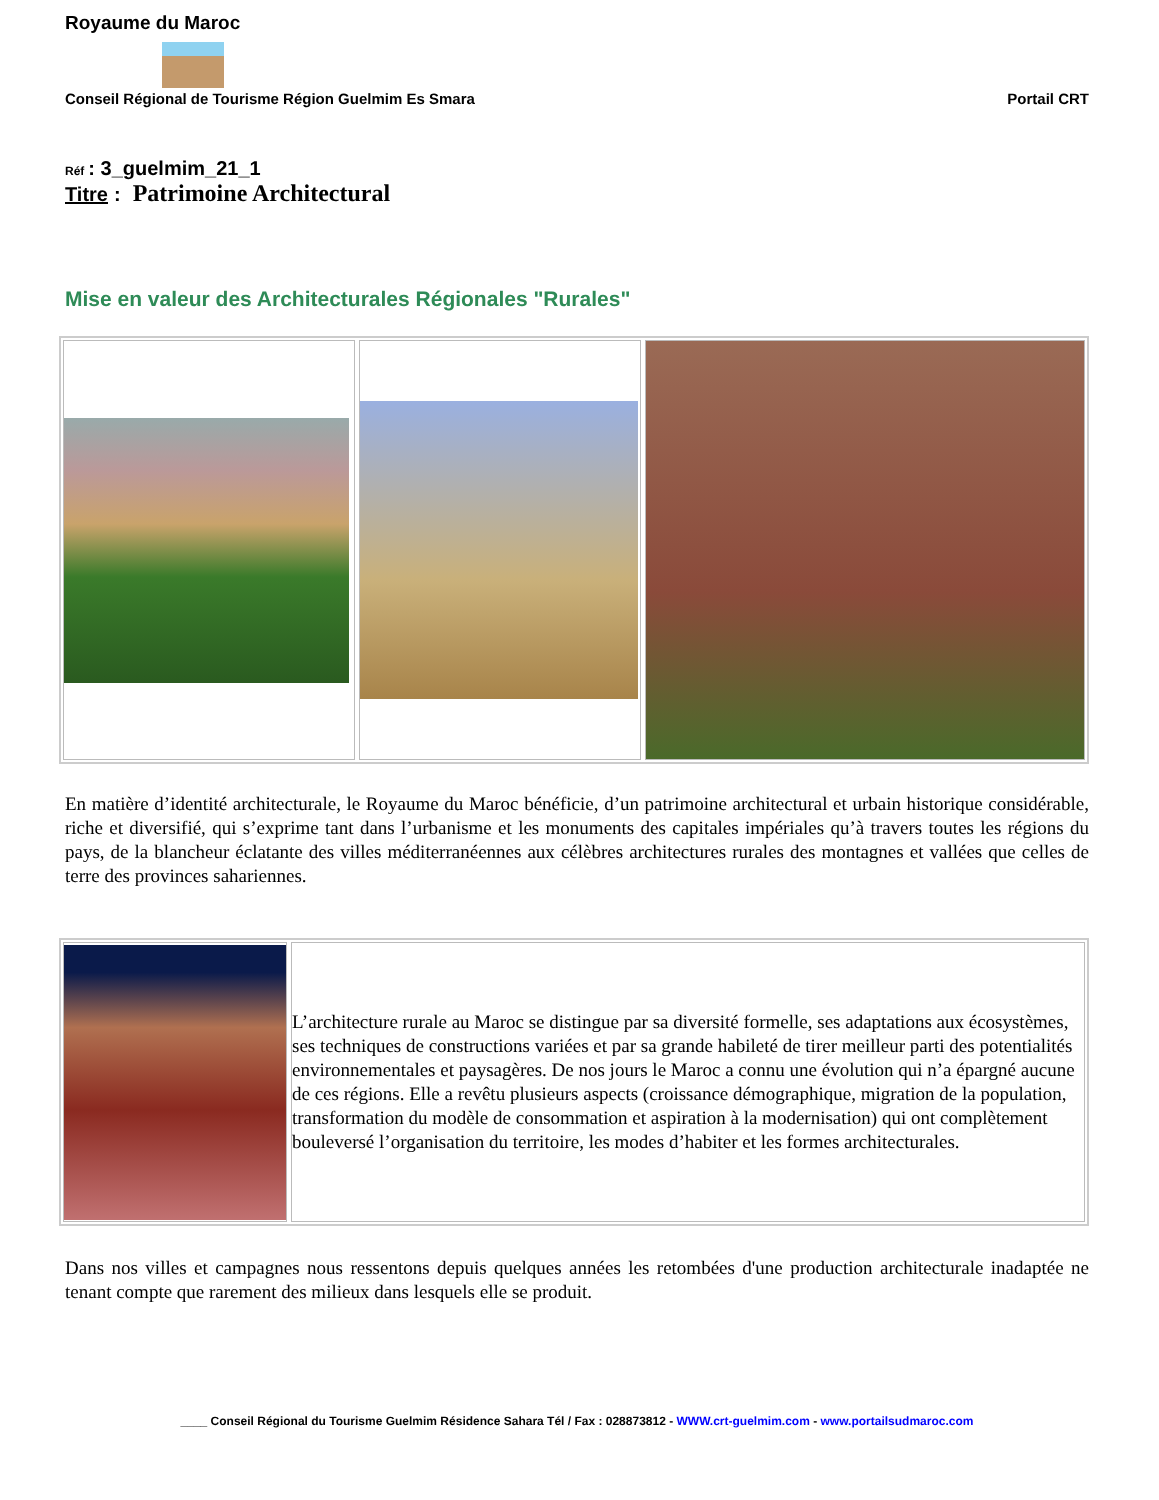Royaume du Maroc
Conseil Régional de Tourisme Région Guelmim Es Smara Portail CRT
Réf : 3_guelmim_21_1
Titre : Patrimoine Architectural
Mise en valeur des Architecturales Régionales "Rurales"
En matière d’identité architecturale, le Royaume du Maroc bénéficie, d’un patrimoine architectural et urbain historique considérable, riche et diversifié, qui s’exprime tant dans l’urbanisme et les monuments des capitales impériales qu’à travers toutes les régions du pays, de la blancheur éclatante des villes méditerranéennes aux célèbres architectures rurales des montagnes et vallées que celles de terre des provinces sahariennes.
L’architecture rurale au Maroc se distingue par sa diversité formelle, ses adaptations aux écosystèmes, ses techniques de constructions variées et par sa grande habileté de tirer meilleur parti des potentialités environnementales et paysagères. De nos jours le Maroc a connu une évolution qui n’a épargné aucune de ces régions. Elle a revêtu plusieurs aspects (croissance démographique, migration de la population, transformation du modèle de consommation et aspiration à la modernisation) qui ont complètement bouleversé l’organisation du territoire, les modes d’habiter et les formes architecturales.
Dans nos villes et campagnes nous ressentons depuis quelques années les retombées d'une production architecturale inadaptée ne tenant compte que rarement des milieux dans lesquels elle se produit.
____ Conseil Régional du Tourisme Guelmim Résidence Sahara Tél / Fax : 028873812 - WWW.crt-guelmim.com - www.portailsudmaroc.com